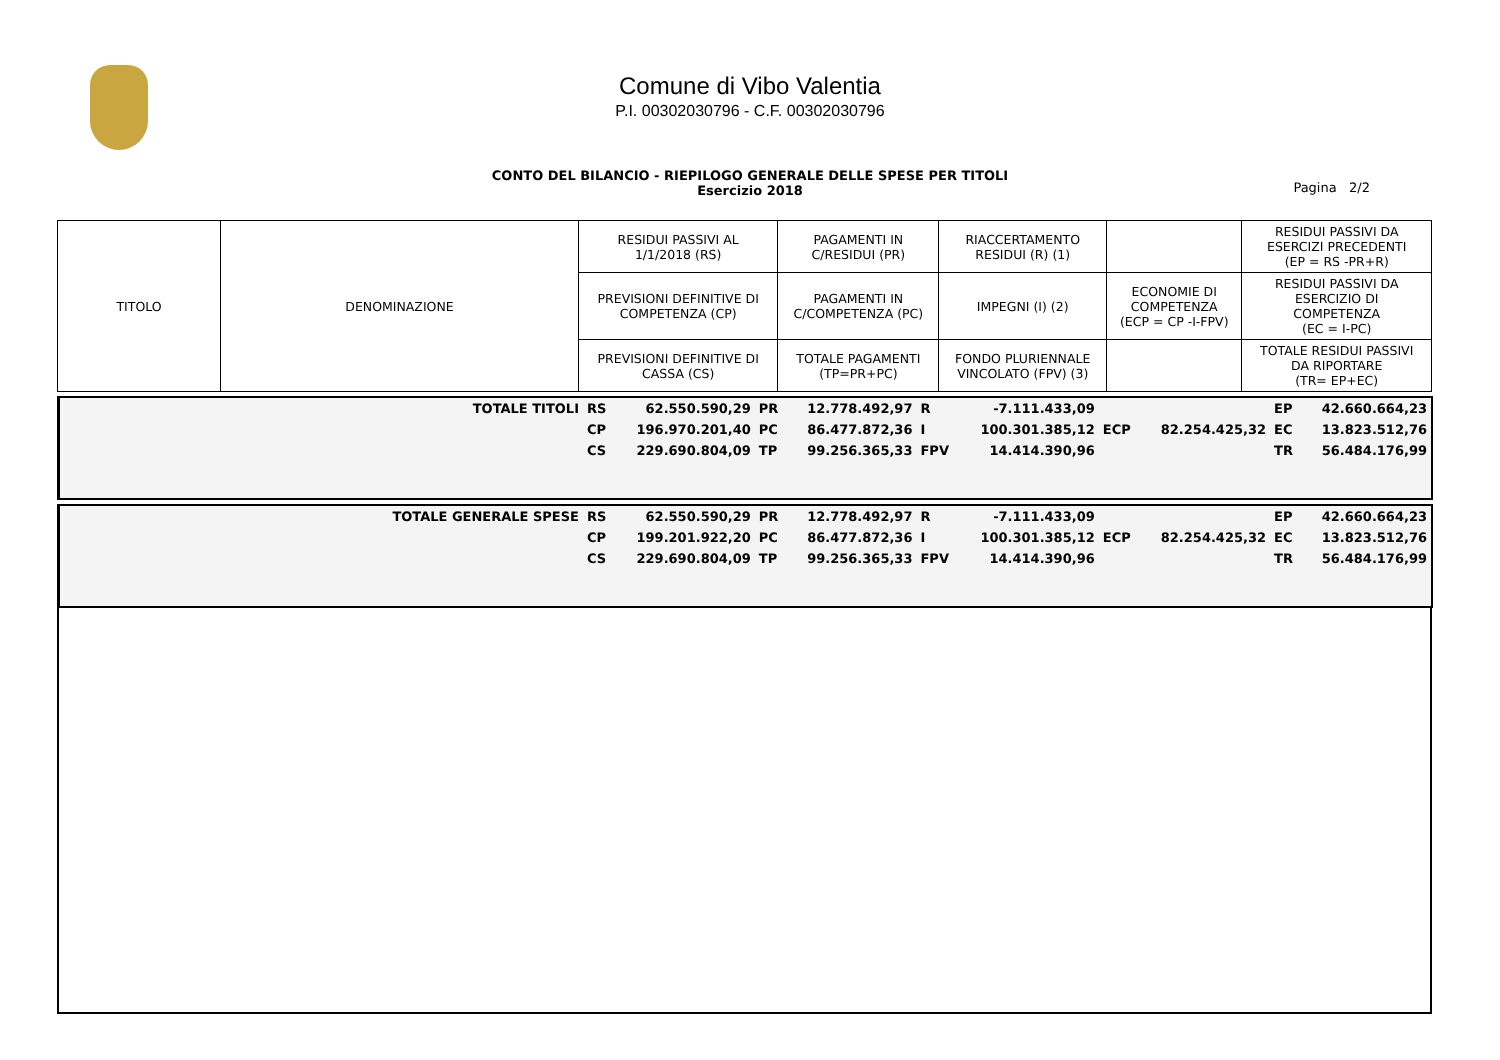Comune di Vibo Valentia
P.I. 00302030796 - C.F. 00302030796
CONTO DEL BILANCIO - RIEPILOGO GENERALE DELLE SPESE PER TITOLI
Esercizio 2018
Pagina 2/2
| TITOLO | DENOMINAZIONE | RESIDUI PASSIVI AL 1/1/2018 (RS) | PAGAMENTI IN C/RESIDUI (PR) | RIACCERTAMENTO RESIDUI (R) (1) | | RESIDUI PASSIVI DA ESERCIZI PRECEDENTI (EP = RS -PR+R) |
| | | PREVISIONI DEFINITIVE DI COMPETENZA (CP) | PAGAMENTI IN C/COMPETENZA (PC) | IMPEGNI (I) (2) | ECONOMIE DI COMPETENZA (ECP = CP -I-FPV) | RESIDUI PASSIVI DA ESERCIZIO DI COMPETENZA (EC = I-PC) |
| | | PREVISIONI DEFINITIVE DI CASSA (CS) | TOTALE PAGAMENTI (TP=PR+PC) | FONDO PLURIENNALE VINCOLATO (FPV) (3) | | TOTALE RESIDUI PASSIVI DA RIPORTARE (TR= EP+EC) |
| TOTALE TITOLI | RS | 62.550.590,29 | PR | 12.778.492,97 | R | -7.111.433,09 | | | EP | 42.660.664,23 |
| | CP | 196.970.201,40 | PC | 86.477.872,36 | I | 100.301.385,12 | ECP | 82.254.425,32 | EC | 13.823.512,76 |
| | CS | 229.690.804,09 | TP | 99.256.365,33 | FPV | 14.414.390,96 | | | TR | 56.484.176,99 |
| TOTALE GENERALE SPESE | RS | 62.550.590,29 | PR | 12.778.492,97 | R | -7.111.433,09 | | | EP | 42.660.664,23 |
| | CP | 199.201.922,20 | PC | 86.477.872,36 | I | 100.301.385,12 | ECP | 82.254.425,32 | EC | 13.823.512,76 |
| | CS | 229.690.804,09 | TP | 99.256.365,33 | FPV | 14.414.390,96 | | | TR | 56.484.176,99 |